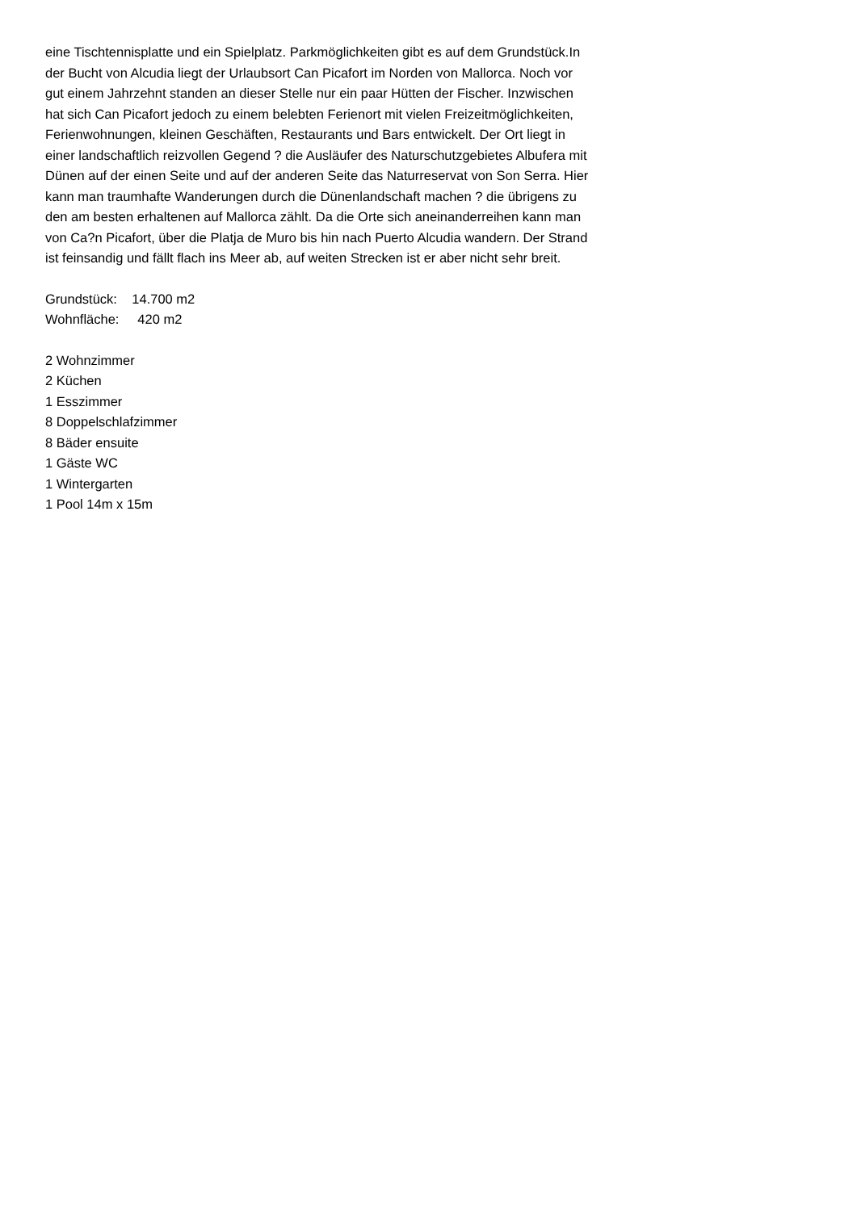eine Tischtennisplatte und ein Spielplatz. Parkmöglichkeiten gibt es auf dem Grundstück.In der Bucht von Alcudia liegt der Urlaubsort Can Picafort im Norden von Mallorca. Noch vor gut einem Jahrzehnt standen an dieser Stelle nur ein paar Hütten der Fischer. Inzwischen hat sich Can Picafort jedoch zu einem belebten Ferienort mit vielen Freizeitmöglichkeiten, Ferienwohnungen, kleinen Geschäften, Restaurants und Bars entwickelt. Der Ort liegt in einer landschaftlich reizvollen Gegend ? die Ausläufer des Naturschutzgebietes Albufera mit Dünen auf der einen Seite und auf der anderen Seite das Naturreservat von Son Serra. Hier kann man traumhafte Wanderungen durch die Dünenlandschaft machen ? die übrigens zu den am besten erhaltenen auf Mallorca zählt. Da die Orte sich aneinanderreihen kann man von Ca?n Picafort, über die Platja de Muro bis hin nach Puerto Alcudia wandern. Der Strand ist feinsandig und fällt flach ins Meer ab, auf weiten Strecken ist er aber nicht sehr breit.
Grundstück: 14.700 m2
Wohnfläche: 420 m2
2 Wohnzimmer
2 Küchen
1 Esszimmer
8 Doppelschlafzimmer
8 Bäder ensuite
1 Gäste WC
1 Wintergarten
1 Pool 14m x 15m